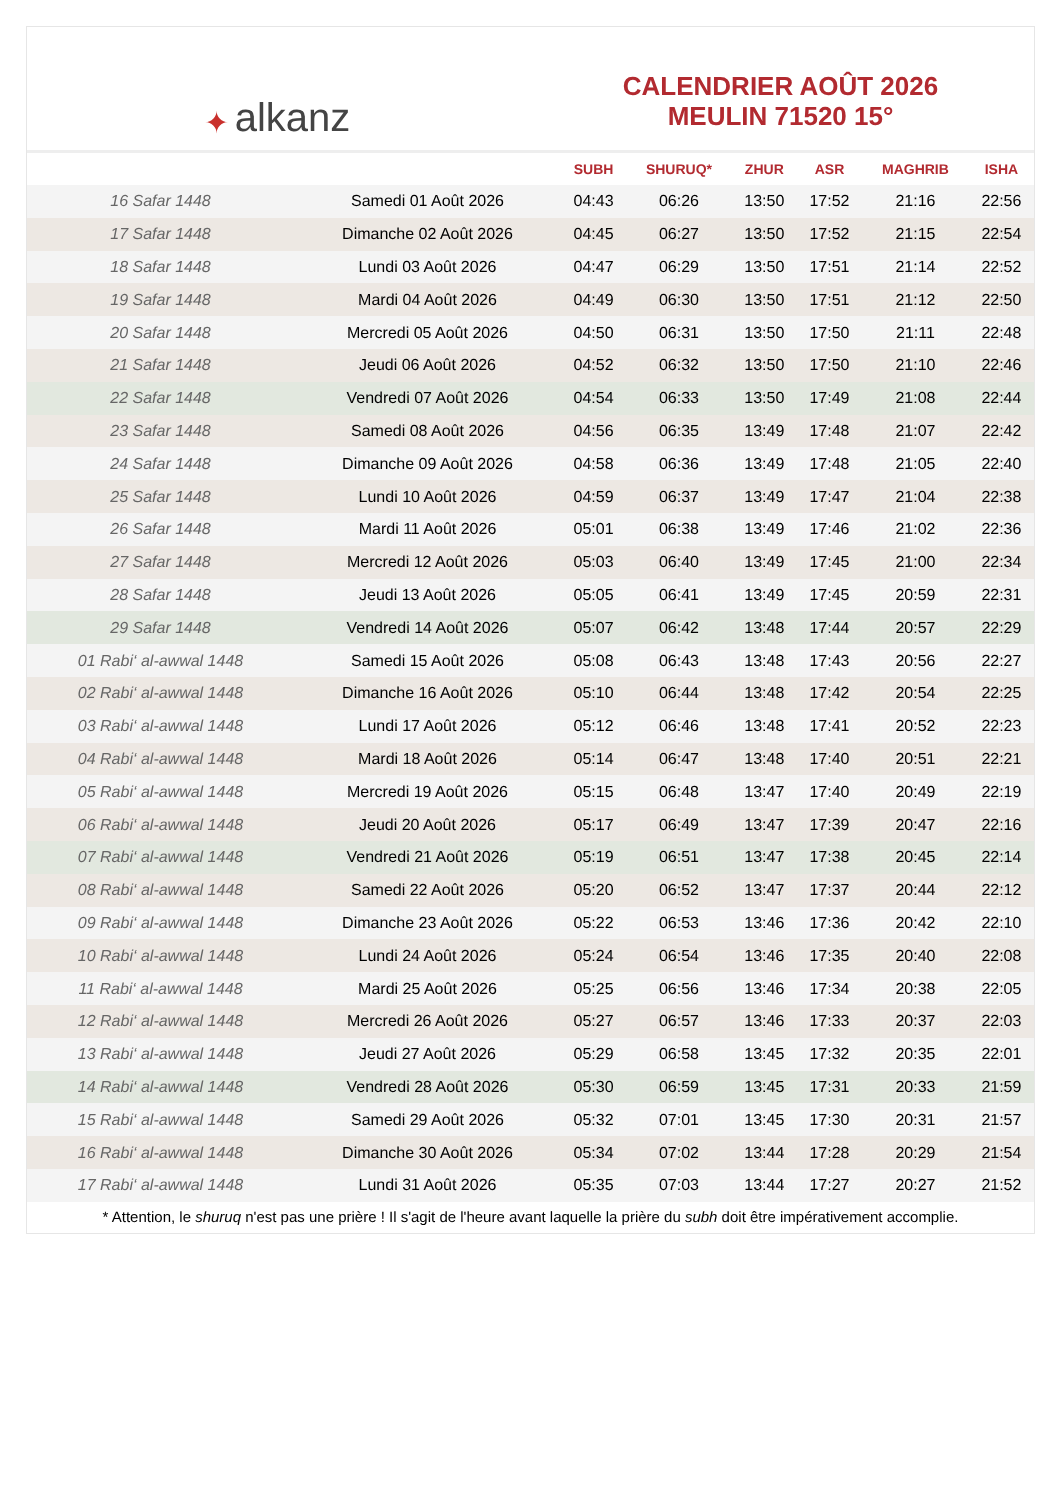✦ alkanz
CALENDRIER AOÛT 2026
MEULIN 71520 15°
| | | SUBH | SHURUQ* | ZHUR | ASR | MAGHRIB | ISHA |
| --- | --- | --- | --- | --- | --- | --- | --- |
| 16 Safar 1448 | Samedi 01 Août 2026 | 04:43 | 06:26 | 13:50 | 17:52 | 21:16 | 22:56 |
| 17 Safar 1448 | Dimanche 02 Août 2026 | 04:45 | 06:27 | 13:50 | 17:52 | 21:15 | 22:54 |
| 18 Safar 1448 | Lundi 03 Août 2026 | 04:47 | 06:29 | 13:50 | 17:51 | 21:14 | 22:52 |
| 19 Safar 1448 | Mardi 04 Août 2026 | 04:49 | 06:30 | 13:50 | 17:51 | 21:12 | 22:50 |
| 20 Safar 1448 | Mercredi 05 Août 2026 | 04:50 | 06:31 | 13:50 | 17:50 | 21:11 | 22:48 |
| 21 Safar 1448 | Jeudi 06 Août 2026 | 04:52 | 06:32 | 13:50 | 17:50 | 21:10 | 22:46 |
| 22 Safar 1448 | Vendredi 07 Août 2026 | 04:54 | 06:33 | 13:50 | 17:49 | 21:08 | 22:44 |
| 23 Safar 1448 | Samedi 08 Août 2026 | 04:56 | 06:35 | 13:49 | 17:48 | 21:07 | 22:42 |
| 24 Safar 1448 | Dimanche 09 Août 2026 | 04:58 | 06:36 | 13:49 | 17:48 | 21:05 | 22:40 |
| 25 Safar 1448 | Lundi 10 Août 2026 | 04:59 | 06:37 | 13:49 | 17:47 | 21:04 | 22:38 |
| 26 Safar 1448 | Mardi 11 Août 2026 | 05:01 | 06:38 | 13:49 | 17:46 | 21:02 | 22:36 |
| 27 Safar 1448 | Mercredi 12 Août 2026 | 05:03 | 06:40 | 13:49 | 17:45 | 21:00 | 22:34 |
| 28 Safar 1448 | Jeudi 13 Août 2026 | 05:05 | 06:41 | 13:49 | 17:45 | 20:59 | 22:31 |
| 29 Safar 1448 | Vendredi 14 Août 2026 | 05:07 | 06:42 | 13:48 | 17:44 | 20:57 | 22:29 |
| 01 Rabi‘ al-awwal 1448 | Samedi 15 Août 2026 | 05:08 | 06:43 | 13:48 | 17:43 | 20:56 | 22:27 |
| 02 Rabi‘ al-awwal 1448 | Dimanche 16 Août 2026 | 05:10 | 06:44 | 13:48 | 17:42 | 20:54 | 22:25 |
| 03 Rabi‘ al-awwal 1448 | Lundi 17 Août 2026 | 05:12 | 06:46 | 13:48 | 17:41 | 20:52 | 22:23 |
| 04 Rabi‘ al-awwal 1448 | Mardi 18 Août 2026 | 05:14 | 06:47 | 13:48 | 17:40 | 20:51 | 22:21 |
| 05 Rabi‘ al-awwal 1448 | Mercredi 19 Août 2026 | 05:15 | 06:48 | 13:47 | 17:40 | 20:49 | 22:19 |
| 06 Rabi‘ al-awwal 1448 | Jeudi 20 Août 2026 | 05:17 | 06:49 | 13:47 | 17:39 | 20:47 | 22:16 |
| 07 Rabi‘ al-awwal 1448 | Vendredi 21 Août 2026 | 05:19 | 06:51 | 13:47 | 17:38 | 20:45 | 22:14 |
| 08 Rabi‘ al-awwal 1448 | Samedi 22 Août 2026 | 05:20 | 06:52 | 13:47 | 17:37 | 20:44 | 22:12 |
| 09 Rabi‘ al-awwal 1448 | Dimanche 23 Août 2026 | 05:22 | 06:53 | 13:46 | 17:36 | 20:42 | 22:10 |
| 10 Rabi‘ al-awwal 1448 | Lundi 24 Août 2026 | 05:24 | 06:54 | 13:46 | 17:35 | 20:40 | 22:08 |
| 11 Rabi‘ al-awwal 1448 | Mardi 25 Août 2026 | 05:25 | 06:56 | 13:46 | 17:34 | 20:38 | 22:05 |
| 12 Rabi‘ al-awwal 1448 | Mercredi 26 Août 2026 | 05:27 | 06:57 | 13:46 | 17:33 | 20:37 | 22:03 |
| 13 Rabi‘ al-awwal 1448 | Jeudi 27 Août 2026 | 05:29 | 06:58 | 13:45 | 17:32 | 20:35 | 22:01 |
| 14 Rabi‘ al-awwal 1448 | Vendredi 28 Août 2026 | 05:30 | 06:59 | 13:45 | 17:31 | 20:33 | 21:59 |
| 15 Rabi‘ al-awwal 1448 | Samedi 29 Août 2026 | 05:32 | 07:01 | 13:45 | 17:30 | 20:31 | 21:57 |
| 16 Rabi‘ al-awwal 1448 | Dimanche 30 Août 2026 | 05:34 | 07:02 | 13:44 | 17:28 | 20:29 | 21:54 |
| 17 Rabi‘ al-awwal 1448 | Lundi 31 Août 2026 | 05:35 | 07:03 | 13:44 | 17:27 | 20:27 | 21:52 |
* Attention, le shuruq n'est pas une prière ! Il s'agit de l'heure avant laquelle la prière du subh doit être impérativement accomplie.